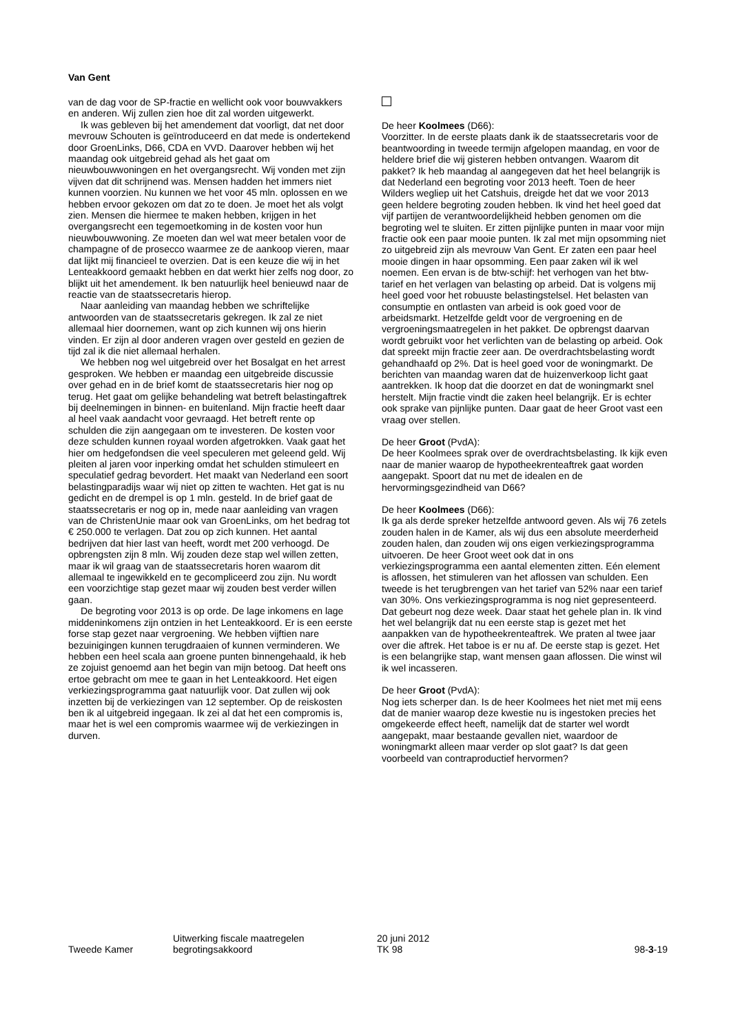Van Gent
van de dag voor de SP-fractie en wellicht ook voor bouwvakkers en anderen. Wij zullen zien hoe dit zal worden uitgewerkt.
Ik was gebleven bij het amendement dat voorligt, dat net door mevrouw Schouten is geïntroduceerd en dat mede is ondertekend door GroenLinks, D66, CDA en VVD. Daarover hebben wij het maandag ook uitgebreid gehad als het gaat om nieuwbouwwoningen en het overgangsrecht. Wij vonden met zijn vijven dat dit schrijnend was. Mensen hadden het immers niet kunnen voorzien. Nu kunnen we het voor 45 mln. oplossen en we hebben ervoor gekozen om dat zo te doen. Je moet het als volgt zien. Mensen die hiermee te maken hebben, krijgen in het overgangsrecht een tegemoetkoming in de kosten voor hun nieuwbouwwoning. Ze moeten dan wel wat meer betalen voor de champagne of de prosecco waarmee ze de aankoop vieren, maar dat lijkt mij financieel te overzien. Dat is een keuze die wij in het Lenteakkoord gemaakt hebben en dat werkt hier zelfs nog door, zo blijkt uit het amendement. Ik ben natuurlijk heel benieuwd naar de reactie van de staatssecretaris hierop.
Naar aanleiding van maandag hebben we schriftelijke antwoorden van de staatssecretaris gekregen. Ik zal ze niet allemaal hier doornemen, want op zich kunnen wij ons hierin vinden. Er zijn al door anderen vragen over gesteld en gezien de tijd zal ik die niet allemaal herhalen.
We hebben nog wel uitgebreid over het Bosalgat en het arrest gesproken. We hebben er maandag een uitgebreide discussie over gehad en in de brief komt de staatssecretaris hier nog op terug. Het gaat om gelijke behandeling wat betreft belastingaftrek bij deelnemingen in binnen- en buitenland. Mijn fractie heeft daar al heel vaak aandacht voor gevraagd. Het betreft rente op schulden die zijn aangegaan om te investeren. De kosten voor deze schulden kunnen royaal worden afgetrokken. Vaak gaat het hier om hedgefondsen die veel speculeren met geleend geld. Wij pleiten al jaren voor inperking omdat het schulden stimuleert en speculatief gedrag bevordert. Het maakt van Nederland een soort belastingparadijs waar wij niet op zitten te wachten. Het gat is nu gedicht en de drempel is op 1 mln. gesteld. In de brief gaat de staatssecretaris er nog op in, mede naar aanleiding van vragen van de ChristenUnie maar ook van GroenLinks, om het bedrag tot € 250.000 te verlagen. Dat zou op zich kunnen. Het aantal bedrijven dat hier last van heeft, wordt met 200 verhoogd. De opbrengsten zijn 8 mln. Wij zouden deze stap wel willen zetten, maar ik wil graag van de staatssecretaris horen waarom dit allemaal te ingewikkeld en te gecompliceerd zou zijn. Nu wordt een voorzichtige stap gezet maar wij zouden best verder willen gaan.
De begroting voor 2013 is op orde. De lage inkomens en lage middeninkomens zijn ontzien in het Lenteakkoord. Er is een eerste forse stap gezet naar vergroening. We hebben vijftien nare bezuinigingen kunnen terugdraaien of kunnen verminderen. We hebben een heel scala aan groene punten binnengehaald, ik heb ze zojuist genoemd aan het begin van mijn betoog. Dat heeft ons ertoe gebracht om mee te gaan in het Lenteakkoord. Het eigen verkiezingsprogramma gaat natuurlijk voor. Dat zullen wij ook inzetten bij de verkiezingen van 12 september. Op de reiskosten ben ik al uitgebreid ingegaan. Ik zei al dat het een compromis is, maar het is wel een compromis waarmee wij de verkiezingen in durven.
De heer Koolmees (D66):
Voorzitter. In de eerste plaats dank ik de staatssecretaris voor de beantwoording in tweede termijn afgelopen maandag, en voor de heldere brief die wij gisteren hebben ontvangen. Waarom dit pakket? Ik heb maandag al aangegeven dat het heel belangrijk is dat Nederland een begroting voor 2013 heeft. Toen de heer Wilders wegliep uit het Catshuis, dreigde het dat we voor 2013 geen heldere begroting zouden hebben. Ik vind het heel goed dat vijf partijen de verantwoordelijkheid hebben genomen om die begroting wel te sluiten. Er zitten pijnlijke punten in maar voor mijn fractie ook een paar mooie punten. Ik zal met mijn opsomming niet zo uitgebreid zijn als mevrouw Van Gent. Er zaten een paar heel mooie dingen in haar opsomming. Een paar zaken wil ik wel noemen. Een ervan is de btw-schijf: het verhogen van het btw-tarief en het verlagen van belasting op arbeid. Dat is volgens mij heel goed voor het robuuste belastingstelsel. Het belasten van consumptie en ontlasten van arbeid is ook goed voor de arbeidsmarkt. Hetzelfde geldt voor de vergroening en de vergroeningsmaatregelen in het pakket. De opbrengst daarvan wordt gebruikt voor het verlichten van de belasting op arbeid. Ook dat spreekt mijn fractie zeer aan. De overdrachtsbelasting wordt gehandhaafd op 2%. Dat is heel goed voor de woningmarkt. De berichten van maandag waren dat de huizenverkoop licht gaat aantrekken. Ik hoop dat die doorzet en dat de woningmarkt snel herstelt. Mijn fractie vindt die zaken heel belangrijk. Er is echter ook sprake van pijnlijke punten. Daar gaat de heer Groot vast een vraag over stellen.
De heer Groot (PvdA):
De heer Koolmees sprak over de overdrachtsbelasting. Ik kijk even naar de manier waarop de hypotheekrenteaftrek gaat worden aangepakt. Spoort dat nu met de idealen en de hervormingsgezindheid van D66?
De heer Koolmees (D66):
Ik ga als derde spreker hetzelfde antwoord geven. Als wij 76 zetels zouden halen in de Kamer, als wij dus een absolute meerderheid zouden halen, dan zouden wij ons eigen verkiezingsprogramma uitvoeren. De heer Groot weet ook dat in ons verkiezingsprogramma een aantal elementen zitten. Eén element is aflossen, het stimuleren van het aflossen van schulden. Een tweede is het terugbrengen van het tarief van 52% naar een tarief van 30%. Ons verkiezingsprogramma is nog niet gepresenteerd. Dat gebeurt nog deze week. Daar staat het gehele plan in. Ik vind het wel belangrijk dat nu een eerste stap is gezet met het aanpakken van de hypotheekrenteaftrek. We praten al twee jaar over die aftrek. Het taboe is er nu af. De eerste stap is gezet. Het is een belangrijke stap, want mensen gaan aflossen. Die winst wil ik wel incasseren.
De heer Groot (PvdA):
Nog iets scherper dan. Is de heer Koolmees het niet met mij eens dat de manier waarop deze kwestie nu is ingestoken precies het omgekeerde effect heeft, namelijk dat de starter wel wordt aangepakt, maar bestaande gevallen niet, waardoor de woningmarkt alleen maar verder op slot gaat? Is dat geen voorbeeld van contraproductief hervormen?
Tweede Kamer
Uitwerking fiscale maatregelen
begrotingsakkoord
20 juni 2012
TK 98
98-3-19